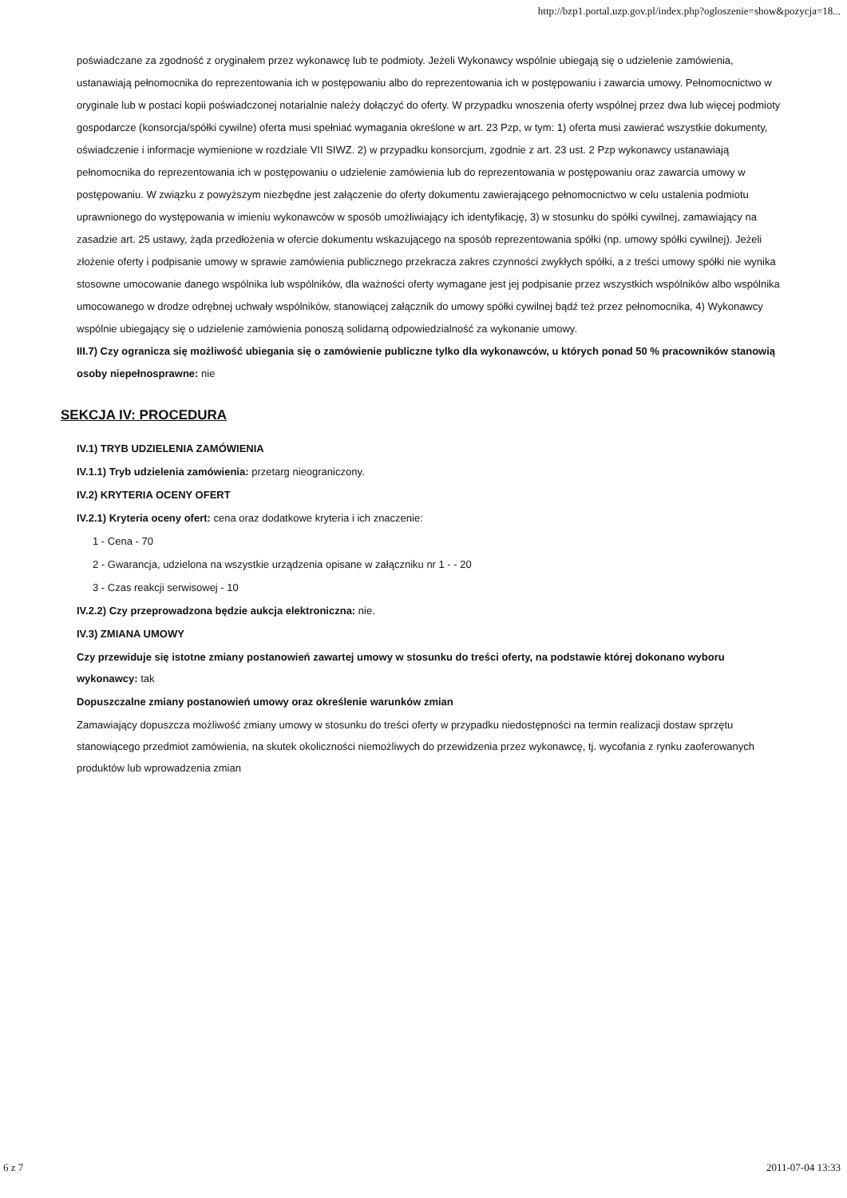http://bzp1.portal.uzp.gov.pl/index.php?ogloszenie=show&pozycja=18...
poświadczane za zgodność z oryginałem przez wykonawcę lub te podmioty. Jeżeli Wykonawcy wspólnie ubiegają się o udzielenie zamówienia, ustanawiają pełnomocnika do reprezentowania ich w postępowaniu albo do reprezentowania ich w postępowaniu i zawarcia umowy. Pełnomocnictwo w oryginale lub w postaci kopii poświadczonej notarialnie należy dołączyć do oferty. W przypadku wnoszenia oferty wspólnej przez dwa lub więcej podmioty gospodarcze (konsorcja/spółki cywilne) oferta musi spełniać wymagania określone w art. 23 Pzp, w tym: 1) oferta musi zawierać wszystkie dokumenty, oświadczenie i informacje wymienione w rozdziale VII SIWZ. 2) w przypadku konsorcjum, zgodnie z art. 23 ust. 2 Pzp wykonawcy ustanawiają pełnomocnika do reprezentowania ich w postępowaniu o udzielenie zamówienia lub do reprezentowania w postępowaniu oraz zawarcia umowy w postępowaniu. W związku z powyższym niezbędne jest załączenie do oferty dokumentu zawierającego pełnomocnictwo w celu ustalenia podmiotu uprawnionego do występowania w imieniu wykonawców w sposób umożliwiający ich identyfikację, 3) w stosunku do spółki cywilnej, zamawiający na zasadzie art. 25 ustawy, żąda przedłożenia w ofercie dokumentu wskazującego na sposób reprezentowania spółki (np. umowy spółki cywilnej). Jeżeli złożenie oferty i podpisanie umowy w sprawie zamówienia publicznego przekracza zakres czynności zwykłych spółki, a z treści umowy spółki nie wynika stosowne umocowanie danego wspólnika lub wspólników, dla ważności oferty wymagane jest jej podpisanie przez wszystkich wspólników albo wspólnika umocowanego w drodze odrębnej uchwały wspólników, stanowiącej załącznik do umowy spółki cywilnej bądź też przez pełnomocnika, 4) Wykonawcy wspólnie ubiegający się o udzielenie zamówienia ponoszą solidarną odpowiedzialność za wykonanie umowy.
III.7) Czy ogranicza się możliwość ubiegania się o zamówienie publiczne tylko dla wykonawców, u których ponad 50 % pracowników stanowią osoby niepełnosprawne: nie
SEKCJA IV: PROCEDURA
IV.1) TRYB UDZIELENIA ZAMÓWIENIA
IV.1.1) Tryb udzielenia zamówienia: przetarg nieograniczony.
IV.2) KRYTERIA OCENY OFERT
IV.2.1) Kryteria oceny ofert: cena oraz dodatkowe kryteria i ich znaczenie:
1 - Cena - 70
2 - Gwarancja, udzielona na wszystkie urządzenia opisane w załączniku nr 1 - - 20
3 - Czas reakcji serwisowej - 10
IV.2.2) Czy przeprowadzona będzie aukcja elektroniczna: nie.
IV.3) ZMIANA UMOWY
Czy przewiduje się istotne zmiany postanowień zawartej umowy w stosunku do treści oferty, na podstawie której dokonano wyboru wykonawcy: tak
Dopuszczalne zmiany postanowień umowy oraz określenie warunków zmian
Zamawiający dopuszcza możliwość zmiany umowy w stosunku do treści oferty w przypadku niedostępności na termin realizacji dostaw sprzętu stanowiącego przedmiot zamówienia, na skutek okoliczności niemożliwych do przewidzenia przez wykonawcę, tj. wycofania z rynku zaoferowanych produktów lub wprowadzenia zmian
6 z 7 2011-07-04 13:33